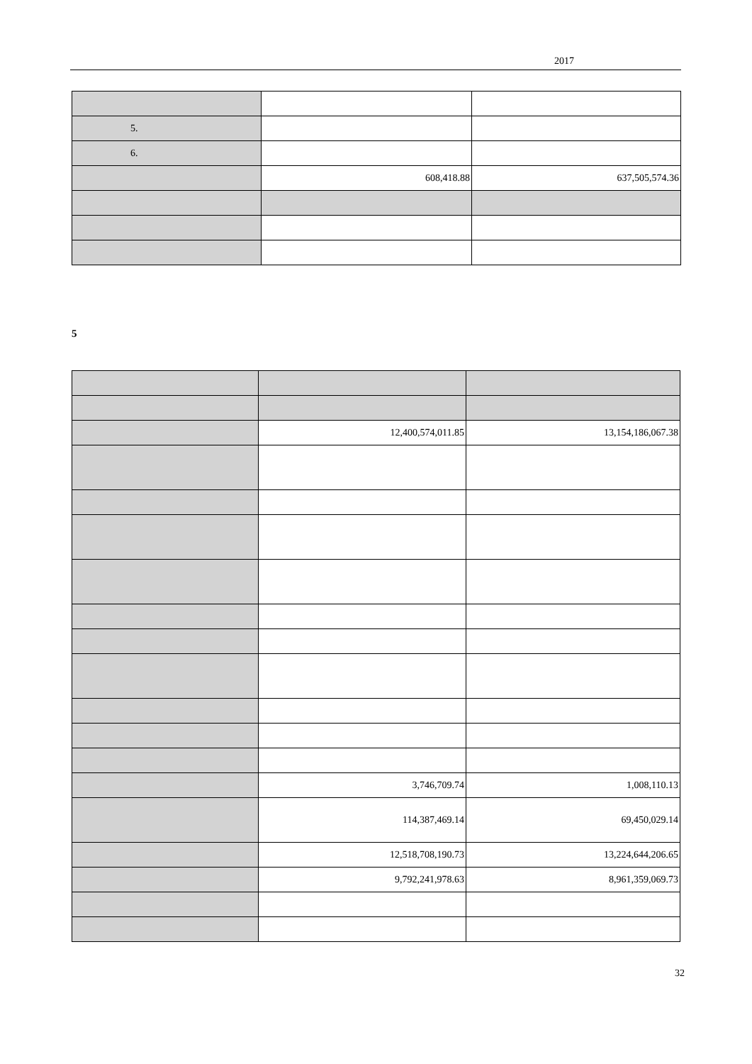2017
| 5. | | |
| 6. | | |
| | 608,418.88 | 637,505,574.36 |
5
| | 12,400,574,011.85 | 13,154,186,067.38 |
| | 3,746,709.74 | 1,008,110.13 |
| | 114,387,469.14 | 69,450,029.14 |
| | 12,518,708,190.73 | 13,224,644,206.65 |
| | 9,792,241,978.63 | 8,961,359,069.73 |
32